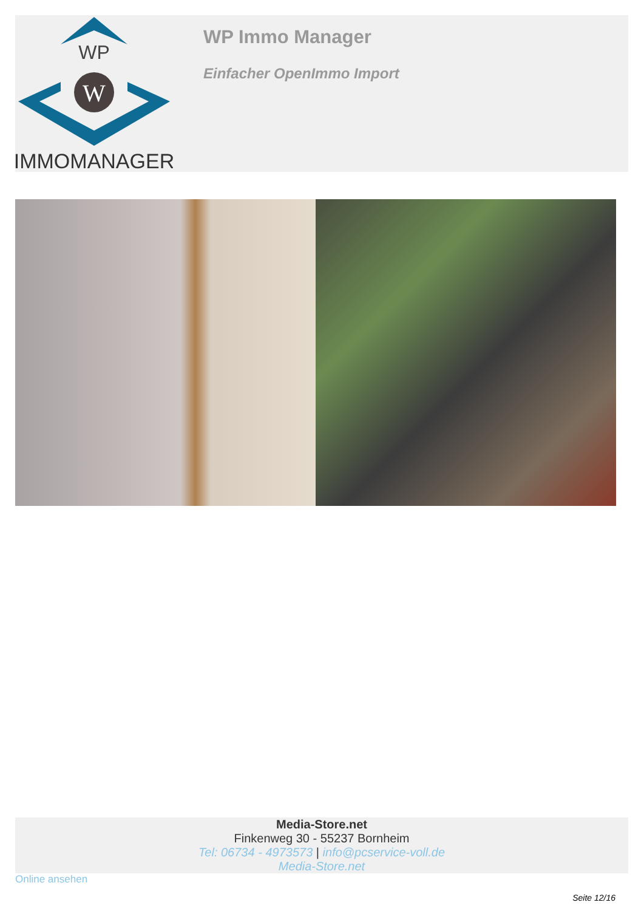WP
W
IMMOMANAGER
WP Immo Manager
Einfacher OpenImmo Import
Media-Store.net
Finkenweg 30 - 55237 Bornheim
Tel: 06734 - 4973573 | info@pcservice-voll.de
Media-Store.net
Online ansehen
Seite 12/16